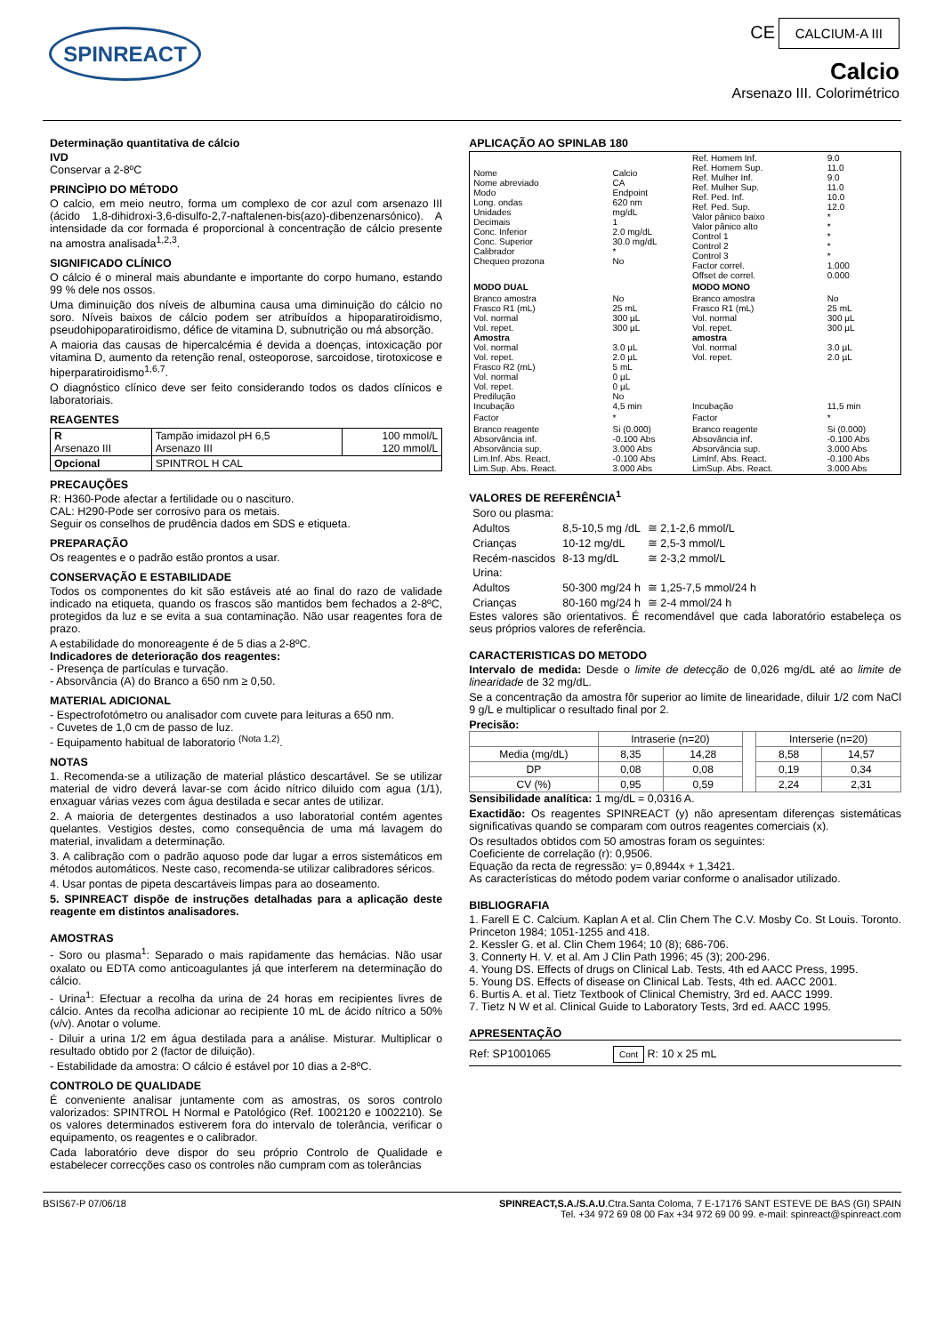SPINREACT
CE CALCIUM-A III
Calcio
Arsenazo III. Colorimétrico
Determinação quantitativa de cálcio
IVD
Conservar a 2-8ºC
PRINCÌPIO DO MÉTODO
O calcio, em meio neutro, forma um complexo de cor azul com arsenazo III (ácido 1,8-dihidroxi-3,6-disulfo-2,7-naftalenen-bis(azo)-dibenzenarsónico). A intensidade da cor formada é proporcional à concentração de cálcio presente na amostra analisada<sup>1,2,3</sup>.
SIGNIFICADO CLÍNICO
O cálcio é o mineral mais abundante e importante do corpo humano, estando 99 % dele nos ossos.
Uma diminuição dos níveis de albumina causa uma diminuição do cálcio no soro. Níveis baixos de cálcio podem ser atribuídos a hipoparatiroidismo, pseudohipoparatiroidismo, défice de vitamina D, subnutrição ou má absorção.
A maioria das causas de hipercalcémia é devida a doenças, intoxicação por vitamina D, aumento da retenção renal, osteoporose, sarcoidose, tirotoxicose e hiperparatiroidismo<sup>1,6,7</sup>.
O diagnóstico clínico deve ser feito considerando todos os dados clínicos e laboratoriais.
REAGENTES
| R Arsenazo III | Tampão imidazol pH 6,5 Arsenazo III | 100 mmol/L 120 mmol/L |
| Opcional | SPINTROL H CAL | |
PRECAUÇÕES
R: H360-Pode afectar a fertilidade ou o nascituro.
CAL: H290-Pode ser corrosivo para os metais.
Seguir os conselhos de prudência dados em SDS e etiqueta.
PREPARAÇÃO
Os reagentes e o padrão estão prontos a usar.
CONSERVAÇÃO E ESTABILIDADE
Todos os componentes do kit são estáveis até ao final do razo de validade indicado na etiqueta, quando os frascos são mantidos bem fechados a 2-8ºC, protegidos da luz e se evita a sua contaminação. Não usar reagentes fora de prazo.
A estabilidade do monoreagente é de 5 dias a 2-8ºC.
Indicadores de deterioração dos reagentes:
- Presença de partículas e turvação.
- Absorvância (A) do Branco a 650 nm ≥ 0,50.
MATERIAL ADICIONAL
- Espectrofotómetro ou analisador com cuvete para leituras a 650 nm.
- Cuvetes de 1,0 cm de passo de luz.
- Equipamento habitual de laboratorio <sup>(Nota 1,2)</sup>.
NOTAS
1. Recomenda-se a utilização de material plástico descartável. Se se utilizar material de vidro deverá lavar-se com ácido nítrico diluido com agua (1/1), enxaguar várias vezes com água destilada e secar antes de utilizar.
2. A maioria de detergentes destinados a uso laboratorial contém agentes quelantes. Vestigios destes, como consequência de uma má lavagem do material, invalidam a determinação.
3. A calibração com o padrão aquoso pode dar lugar a erros sistemáticos em métodos automáticos. Neste caso, recomenda-se utilizar calibradores séricos.
4. Usar pontas de pipeta descartáveis limpas para ao doseamento.
5. SPINREACT dispõe de instruções detalhadas para a aplicação deste reagente em distintos analisadores.
AMOSTRAS
- Soro ou plasma<sup>1</sup>: Separado o mais rapidamente das hemácias. Não usar oxalato ou EDTA como anticoagulantes já que interferem na determinação do cálcio.
- Urina<sup>1</sup>: Efectuar a recolha da urina de 24 horas em recipientes livres de cálcio. Antes da recolha adicionar ao recipiente 10 mL de ácido nítrico a 50% (v/v). Anotar o volume.
- Diluir a urina 1/2 em água destilada para a análise. Misturar. Multiplicar o resultado obtido por 2 (factor de diluição).
- Estabilidade da amostra: O cálcio é estável por 10 dias a 2-8ºC.
CONTROLO DE QUALIDADE
É conveniente analisar juntamente com as amostras, os soros controlo valorizados: SPINTROL H Normal e Patológico (Ref. 1002120 e 1002210). Se os valores determinados estiverem fora do intervalo de tolerância, verificar o equipamento, os reagentes e o calibrador.
Cada laboratório deve dispor do seu próprio Controlo de Qualidade e estabelecer correcções caso os controles não cumpram com as tolerâncias
APLICAÇÃO AO SPINLAB 180
| Nome Nome abreviado Modo Long. ondas Unidades Decimais Conc. Inferior Conc. Superior Calibrador Chequeo prozona | Calcio CA Endpoint 620 nm mg/dL 1 2.0 mg/dL 30.0 mg/dL * No | Ref. Homem Inf. Ref. Homem Sup. Ref. Mulher Inf. Ref. Mulher Sup. Ref. Ped. Inf. Ref. Ped. Sup. Valor pânico baixo Valor pânico alto Control 1 Control 2 Control 3 Factor correl. Offset de correl. | 9.0 11.0 9.0 11.0 10.0 12.0 * * * * * 1.000 0.000 |
| MODO DUAL | | MODO MONO | |
| Branco amostra Frasco R1 (mL) Vol. normal Vol. repet. Amostra Vol. normal Vol. repet. Frasco R2 (mL) Vol. normal Vol. repet. Predilução Incubação | No 25 mL 300 µL 300 µL 3.0 µL 2.0 µL 5 mL 0 µL 0 µL No 4,5 min | Branco amostra Frasco R1 (mL) Vol. normal Vol. repet. amostra Vol. normal Vol. repet. Incubação | No 25 mL 300 µL 300 µL 3.0 µL 2.0 µL 11,5 min |
| Factor | * | Factor | * |
| Branco reagente Absorvância inf. Absorvância sup. Lim.Inf. Abs. React. Lim.Sup. Abs. React. | Si (0.000) -0.100 Abs 3.000 Abs -0.100 Abs 3.000 Abs | Branco reagente Absovância inf. Absorvância sup. LimInf. Abs. React. LimSup. Abs. React. | Si (0.000) -0.100 Abs 3.000 Abs -0.100 Abs 3.000 Abs |
VALORES DE REFERÊNCIA<sup>1</sup>
| Soro ou plasma: | | |
| Adultos | 8,5-10,5 mg /dL | ≅ 2,1-2,6 mmol/L |
| Crianças | 10-12 mg/dL | ≅ 2,5-3 mmol/L |
| Recém-nascidos | 8-13 mg/dL | ≅ 2-3,2 mmol/L |
| Urina: | | |
| Adultos | 50-300 mg/24 h | ≅ 1,25-7,5 mmol/24 h |
| Crianças | 80-160 mg/24 h | ≅ 2-4 mmol/24 h |
Estes valores são orientativos. É recomendável que cada laboratório estabeleça os seus próprios valores de referência.
CARACTERISTICAS DO METODO
Intervalo de medida: Desde o limite de detecção de 0,026 mg/dL até ao limite de linearidade de 32 mg/dL.
Se a concentração da amostra fôr superior ao limite de linearidade, diluir 1/2 com NaCl 9 g/L e multiplicar o resultado final por 2.
Precisão:
| | Intraserie (n=20) | | | Interserie (n=20) | |
| --- | --- | --- | --- | --- | --- |
| Media (mg/dL) | 8,35 | 14,28 | | 8,58 | 14,57 |
| DP | 0,08 | 0,08 | | 0,19 | 0,34 |
| CV (%) | 0,95 | 0,59 | | 2,24 | 2,31 |
Sensibilidade analítica: 1 mg/dL = 0,0316 A.
Exactidão: Os reagentes SPINREACT (y) não apresentam diferenças sistemáticas significativas quando se comparam com outros reagentes comerciais (x).
Os resultados obtidos com 50 amostras foram os seguintes:
Coeficiente de correlação (r): 0,9506.
Equação da recta de regressão: y= 0,8944x + 1,3421.
As características do método podem variar conforme o analisador utilizado.
BIBLIOGRAFIA
1. Farell E C. Calcium. Kaplan A et al. Clin Chem The C.V. Mosby Co. St Louis. Toronto. Princeton 1984; 1051-1255 and 418.
2. Kessler G. et al. Clin Chem 1964; 10 (8); 686-706.
3. Connerty H. V. et al. Am J Clin Path 1996; 45 (3); 200-296.
4. Young DS. Effects of drugs on Clinical Lab. Tests, 4th ed AACC Press, 1995.
5. Young DS. Effects of disease on Clinical Lab. Tests, 4th ed. AACC 2001.
6. Burtis A. et al. Tietz Textbook of Clinical Chemistry, 3rd ed. AACC 1999.
7. Tietz N W et al. Clinical Guide to Laboratory Tests, 3rd ed. AACC 1995.
APRESENTAÇÃO
Ref: SP1001065 Cont R: 10 x 25 mL
BSIS67-P 07/06/18 SPINREACT,S.A./S.A.U.Ctra.Santa Coloma, 7 E-17176 SANT ESTEVE DE BAS (GI) SPAIN
Tel. +34 972 69 08 00 Fax +34 972 69 00 99. e-mail: spinreact@spinreact.com